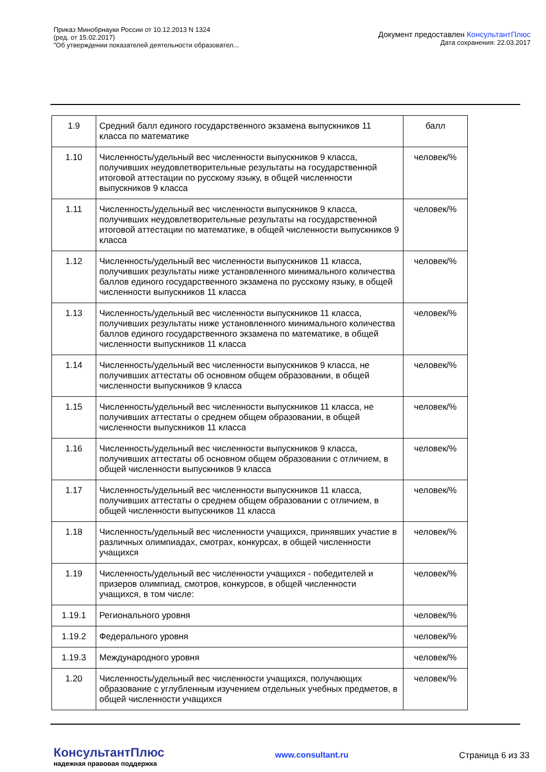Приказ Минобрнауки России от 10.12.2013 N 1324
(ред. от 15.02.2017)
"Об утверждении показателей деятельности образовател...
Документ предоставлен КонсультантПлюс
Дата сохранения: 22.03.2017
| 1.9 | Средний балл единого государственного экзамена выпускников 11 класса по математике | балл |
| 1.10 | Численность/удельный вес численности выпускников 9 класса, получивших неудовлетворительные результаты на государственной итоговой аттестации по русскому языку, в общей численности выпускников 9 класса | человек/% |
| 1.11 | Численность/удельный вес численности выпускников 9 класса, получивших неудовлетворительные результаты на государственной итоговой аттестации по математике, в общей численности выпускников 9 класса | человек/% |
| 1.12 | Численность/удельный вес численности выпускников 11 класса, получивших результаты ниже установленного минимального количества баллов единого государственного экзамена по русскому языку, в общей численности выпускников 11 класса | человек/% |
| 1.13 | Численность/удельный вес численности выпускников 11 класса, получивших результаты ниже установленного минимального количества баллов единого государственного экзамена по математике, в общей численности выпускников 11 класса | человек/% |
| 1.14 | Численность/удельный вес численности выпускников 9 класса, не получивших аттестаты об основном общем образовании, в общей численности выпускников 9 класса | человек/% |
| 1.15 | Численность/удельный вес численности выпускников 11 класса, не получивших аттестаты о среднем общем образовании, в общей численности выпускников 11 класса | человек/% |
| 1.16 | Численность/удельный вес численности выпускников 9 класса, получивших аттестаты об основном общем образовании с отличием, в общей численности выпускников 9 класса | человек/% |
| 1.17 | Численность/удельный вес численности выпускников 11 класса, получивших аттестаты о среднем общем образовании с отличием, в общей численности выпускников 11 класса | человек/% |
| 1.18 | Численность/удельный вес численности учащихся, принявших участие в различных олимпиадах, смотрах, конкурсах, в общей численности учащихся | человек/% |
| 1.19 | Численность/удельный вес численности учащихся - победителей и призеров олимпиад, смотров, конкурсов, в общей численности учащихся, в том числе: | человек/% |
| 1.19.1 | Регионального уровня | человек/% |
| 1.19.2 | Федерального уровня | человек/% |
| 1.19.3 | Международного уровня | человек/% |
| 1.20 | Численность/удельный вес численности учащихся, получающих образование с углубленным изучением отдельных учебных предметов, в общей численности учащихся | человек/% |
КонсультантПлюс
надежная правовая поддержка
www.consultant.ru Страница 6 из 33